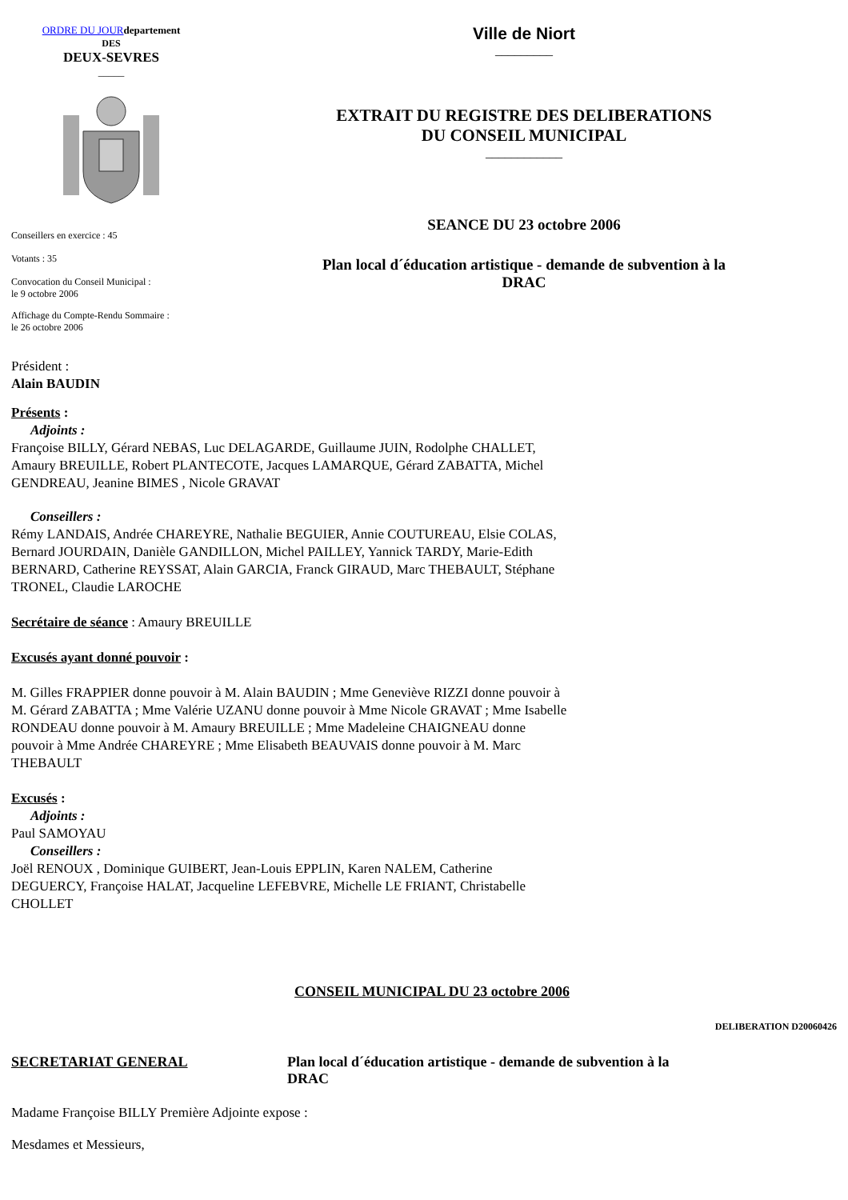ORDRE DU JOUR departement
DES
DEUX-SEVRES
_____
Conseillers en exercice : 45
Votants : 35
Convocation du Conseil Municipal :
le 9 octobre 2006
Affichage du Compte-Rendu Sommaire :
le 26 octobre 2006
Ville de Niort
_________
EXTRAIT DU REGISTRE DES DELIBERATIONS
DU CONSEIL MUNICIPAL
____________
SEANCE DU 23 octobre 2006
Plan local d´éducation artistique - demande de subvention à la
DRAC
Président :
Alain BAUDIN
Présents :
Adjoints :
Françoise BILLY, Gérard NEBAS, Luc DELAGARDE, Guillaume JUIN, Rodolphe CHALLET, Amaury BREUILLE, Robert PLANTECOTE, Jacques LAMARQUE, Gérard ZABATTA, Michel GENDREAU, Jeanine BIMES , Nicole GRAVAT
Conseillers :
Rémy LANDAIS, Andrée CHAREYRE, Nathalie BEGUIER, Annie COUTUREAU, Elsie COLAS, Bernard JOURDAIN, Danièle GANDILLON, Michel PAILLEY, Yannick TARDY, Marie-Edith BERNARD, Catherine REYSSAT, Alain GARCIA, Franck GIRAUD, Marc THEBAULT, Stéphane TRONEL, Claudie LAROCHE
Secrétaire de séance : Amaury BREUILLE
Excusés ayant donné pouvoir :
M. Gilles FRAPPIER donne pouvoir à M. Alain BAUDIN ; Mme Geneviève RIZZI donne pouvoir à M. Gérard ZABATTA ; Mme Valérie UZANU donne pouvoir à Mme Nicole GRAVAT ; Mme Isabelle RONDEAU donne pouvoir à M. Amaury BREUILLE ; Mme Madeleine CHAIGNEAU donne pouvoir à Mme Andrée CHAREYRE ; Mme Elisabeth BEAUVAIS donne pouvoir à M. Marc THEBAULT
Excusés :
Adjoints :
Paul SAMOYAU
Conseillers :
Joël RENOUX , Dominique GUIBERT, Jean-Louis EPPLIN, Karen NALEM, Catherine DEGUERCY, Françoise HALAT, Jacqueline LEFEBVRE, Michelle LE FRIANT, Christabelle CHOLLET
CONSEIL MUNICIPAL DU 23 octobre 2006
DELIBERATION D20060426
SECRETARIAT GENERAL Plan local d´éducation artistique - demande de subvention à la DRAC
Madame Françoise BILLY Première Adjointe expose :
Mesdames et Messieurs,